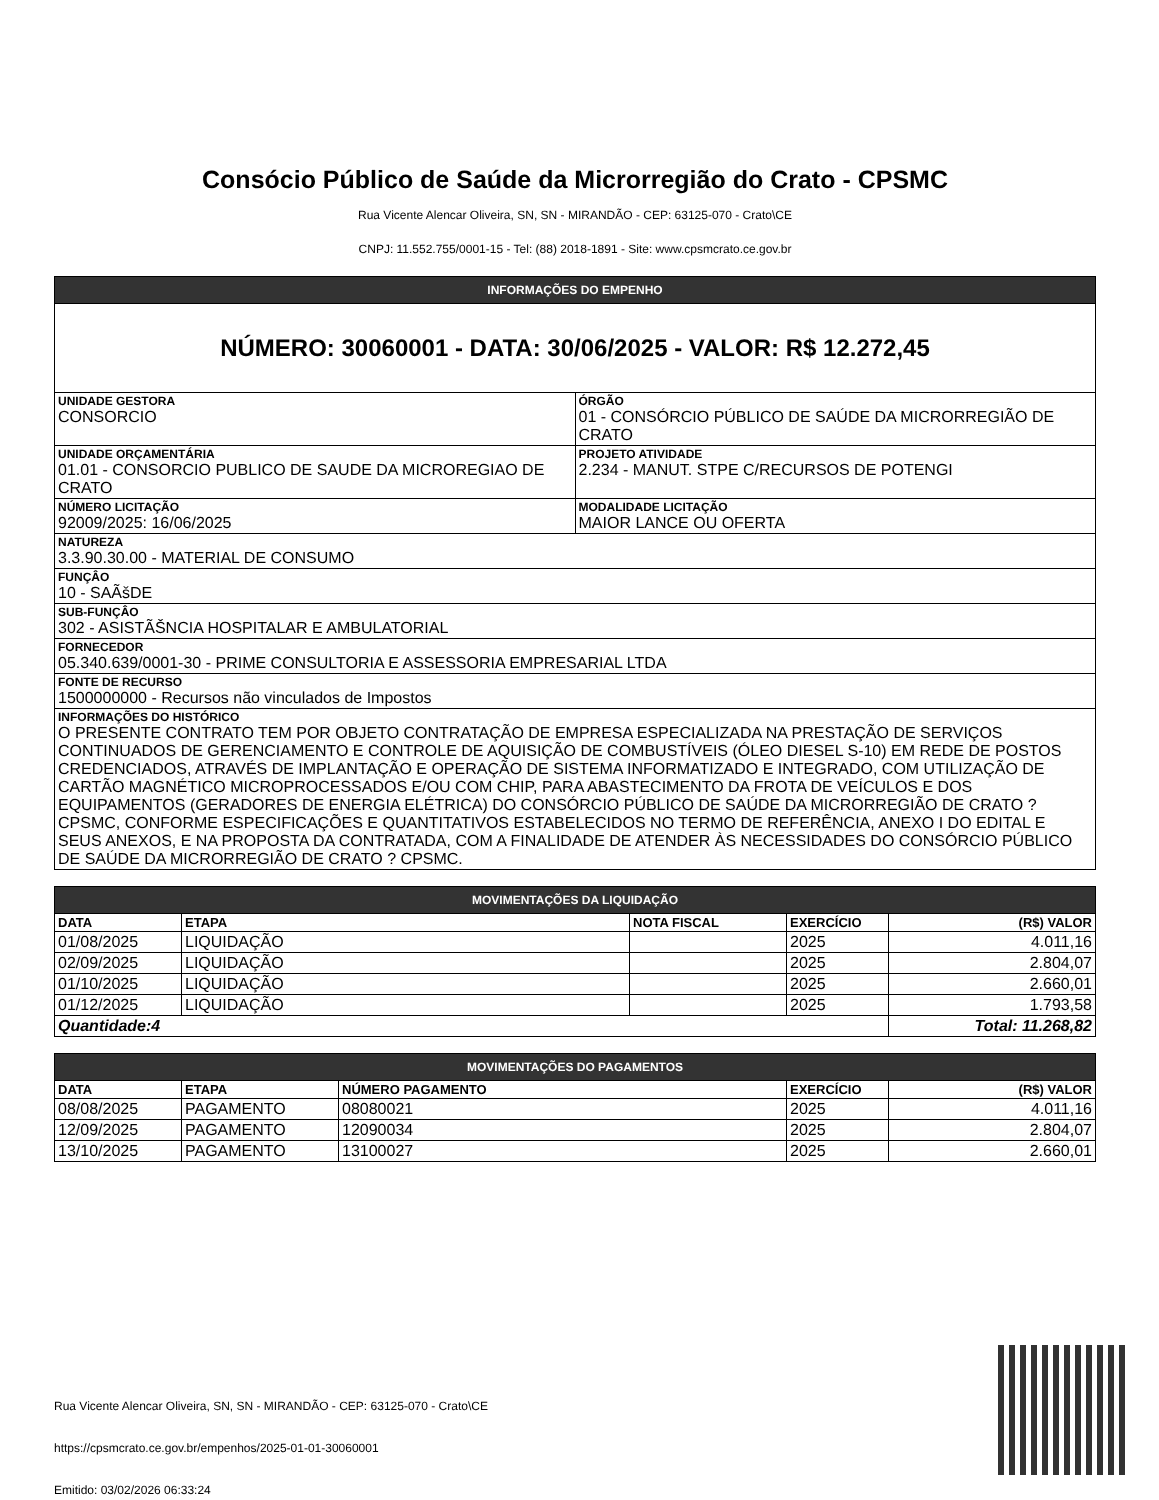Consócio Público de Saúde da Microrregião do Crato - CPSMC
Rua Vicente Alencar Oliveira, SN, SN - MIRANDÃO - CEP: 63125-070 - Crato\CE
CNPJ: 11.552.755/0001-15 - Tel: (88) 2018-1891 - Site: www.cpsmcrato.ce.gov.br
| INFORMAÇÕES DO EMPENHO | |
| NÚMERO: 30060001 - DATA: 30/06/2025 - VALOR: R$ 12.272,45 | |
| UNIDADE GESTORA CONSORCIO | ÓRGÃO 01 - CONSÓRCIO PÚBLICO DE SAÚDE DA MICRORREGIÃO DE CRATO |
| UNIDADE ORÇAMENTÁRIA 01.01 - CONSORCIO PUBLICO DE SAUDE DA MICROREGIAO DE CRATO | PROJETO ATIVIDADE 2.234 - MANUT. STPE C/RECURSOS DE POTENGI |
| NÚMERO LICITAÇÃO 92009/2025: 16/06/2025 | MODALIDADE LICITAÇÃO MAIOR LANCE OU OFERTA |
| NATUREZA 3.3.90.30.00 - MATERIAL DE CONSUMO | |
| FUNÇÂO 10 - SAÃšDE | |
| SUB-FUNÇÂO 302 - ASISTÃŠNCIA HOSPITALAR E AMBULATORIAL | |
| FORNECEDOR 05.340.639/0001-30 - PRIME CONSULTORIA E ASSESSORIA EMPRESARIAL LTDA | |
| FONTE DE RECURSO 1500000000 - Recursos não vinculados de Impostos | |
| INFORMAÇÕES DO HISTÓRICO O PRESENTE CONTRATO TEM POR OBJETO CONTRATAÇÃO DE EMPRESA ESPECIALIZADA NA PRESTAÇÃO DE SERVIÇOS CONTINUADOS DE GERENCIAMENTO E CONTROLE DE AQUISIÇÃO DE COMBUSTÍVEIS (ÓLEO DIESEL S-10) EM REDE DE POSTOS CREDENCIADOS, ATRAVÉS DE IMPLANTAÇÃO E OPERAÇÃO DE SISTEMA INFORMATIZADO E INTEGRADO, COM UTILIZAÇÃO DE CARTÃO MAGNÉTICO MICROPROCESSADOS E/OU COM CHIP, PARA ABASTECIMENTO DA FROTA DE VEÍCULOS E DOS EQUIPAMENTOS (GERADORES DE ENERGIA ELÉTRICA) DO CONSÓRCIO PÚBLICO DE SAÚDE DA MICRORREGIÃO DE CRATO ? CPSMC, CONFORME ESPECIFICAÇÕES E QUANTITATIVOS ESTABELECIDOS NO TERMO DE REFERÊNCIA, ANEXO I DO EDITAL E SEUS ANEXOS, E NA PROPOSTA DA CONTRATADA, COM A FINALIDADE DE ATENDER ÀS NECESSIDADES DO CONSÓRCIO PÚBLICO DE SAÚDE DA MICRORREGIÃO DE CRATO ? CPSMC. | |
| MOVIMENTAÇÕES DA LIQUIDAÇÃO | | | | |
| DATA | ETAPA | NOTA FISCAL | EXERCÍCIO | (R$) VALOR |
| 01/08/2025 | LIQUIDAÇÃO | | 2025 | 4.011,16 |
| 02/09/2025 | LIQUIDAÇÃO | | 2025 | 2.804,07 |
| 01/10/2025 | LIQUIDAÇÃO | | 2025 | 2.660,01 |
| 01/12/2025 | LIQUIDAÇÃO | | 2025 | 1.793,58 |
| Quantidade:4 | | | | Total: 11.268,82 |
| MOVIMENTAÇÕES DO PAGAMENTOS | | | | |
| DATA | ETAPA | NÚMERO PAGAMENTO | EXERCÍCIO | (R$) VALOR |
| 08/08/2025 | PAGAMENTO | 08080021 | 2025 | 4.011,16 |
| 12/09/2025 | PAGAMENTO | 12090034 | 2025 | 2.804,07 |
| 13/10/2025 | PAGAMENTO | 13100027 | 2025 | 2.660,01 |
Rua Vicente Alencar Oliveira, SN, SN - MIRANDÃO - CEP: 63125-070 - Crato\CE
https://cpsmcrato.ce.gov.br/empenhos/2025-01-01-30060001
Emitido: 03/02/2026 06:33:24